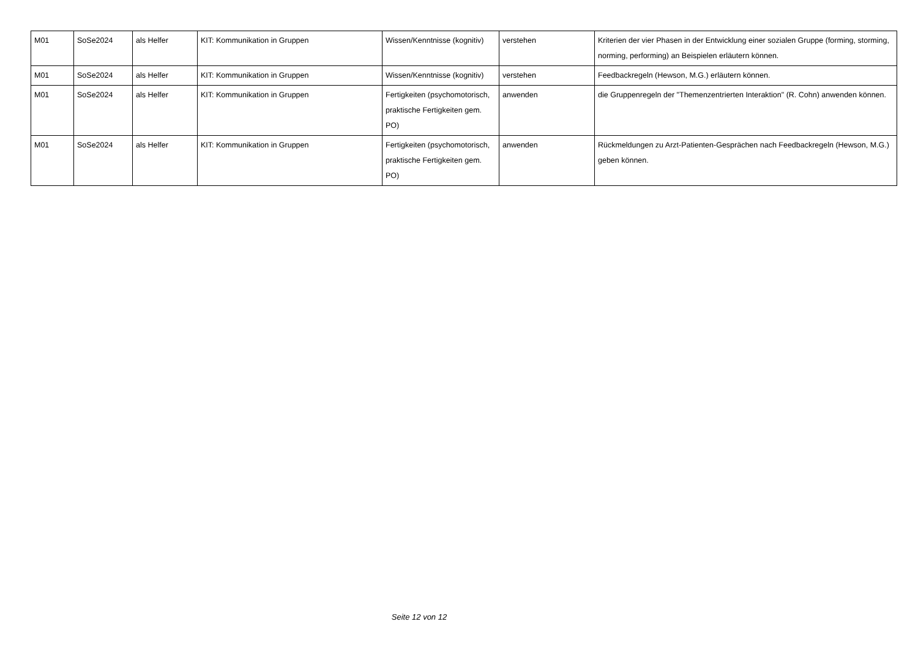| M01 | SoSe2024 | als Helfer | KIT: Kommunikation in Gruppen | Wissen/Kenntnisse (kognitiv) | verstehen | Kriterien der vier Phasen in der Entwicklung einer sozialen Gruppe (forming, storming, norming, performing) an Beispielen erläutern können. |
| M01 | SoSe2024 | als Helfer | KIT: Kommunikation in Gruppen | Wissen/Kenntnisse (kognitiv) | verstehen | Feedbackregeln (Hewson, M.G.) erläutern können. |
| M01 | SoSe2024 | als Helfer | KIT: Kommunikation in Gruppen | Fertigkeiten (psychomotorisch, praktische Fertigkeiten gem. PO) | anwenden | die Gruppenregeln der "Themenzentrierten Interaktion" (R. Cohn) anwenden können. |
| M01 | SoSe2024 | als Helfer | KIT: Kommunikation in Gruppen | Fertigkeiten (psychomotorisch, praktische Fertigkeiten gem. PO) | anwenden | Rückmeldungen zu Arzt-Patienten-Gesprächen nach Feedbackregeln (Hewson, M.G.) geben können. |
Seite 12 von 12